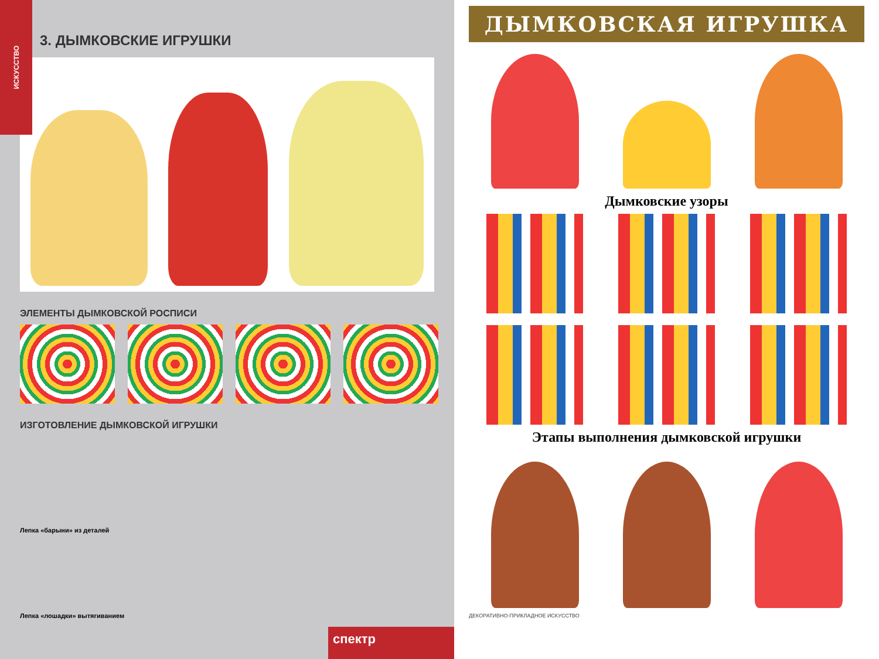ИСКУССТВО
3. ДЫМКОВСКИЕ ИГРУШКИ
ЭЛЕМЕНТЫ ДЫМКОВСКОЙ РОСПИСИ
ИЗГОТОВЛЕНИЕ ДЫМКОВСКОЙ ИГРУШКИ
Лепка «барыни» из деталей
Лепка «лошадки» вытягиванием
спектр
ДЫМКОВСКАЯ ИГРУШКА
Дымковские узоры
Этапы выполнения дымковской игрушки
ДЕКОРАТИВНО-ПРИКЛАДНОЕ ИСКУССТВО